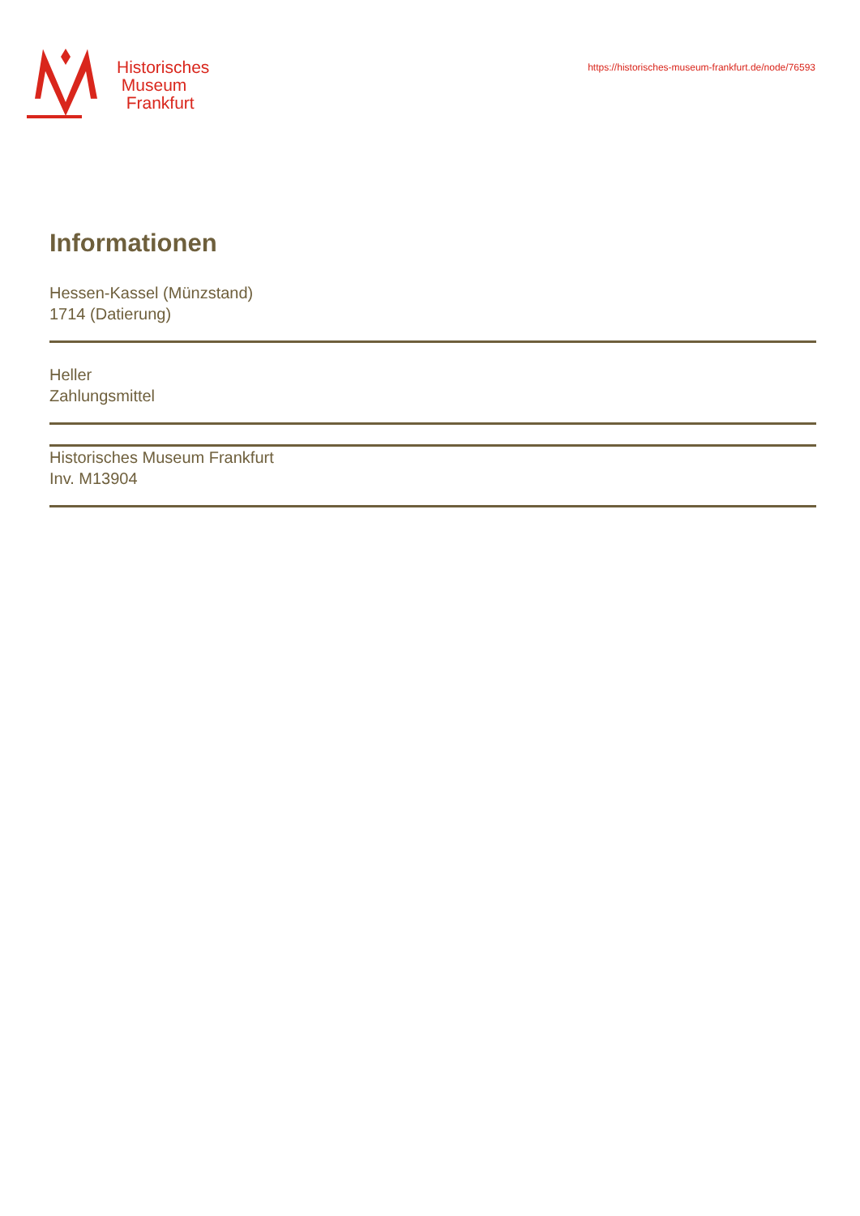Historisches
Museum
Frankfurt
https://historisches-museum-frankfurt.de/node/76593
Informationen
Hessen-Kassel (Münzstand)
1714 (Datierung)
Heller
Zahlungsmittel
Historisches Museum Frankfurt
Inv. M13904